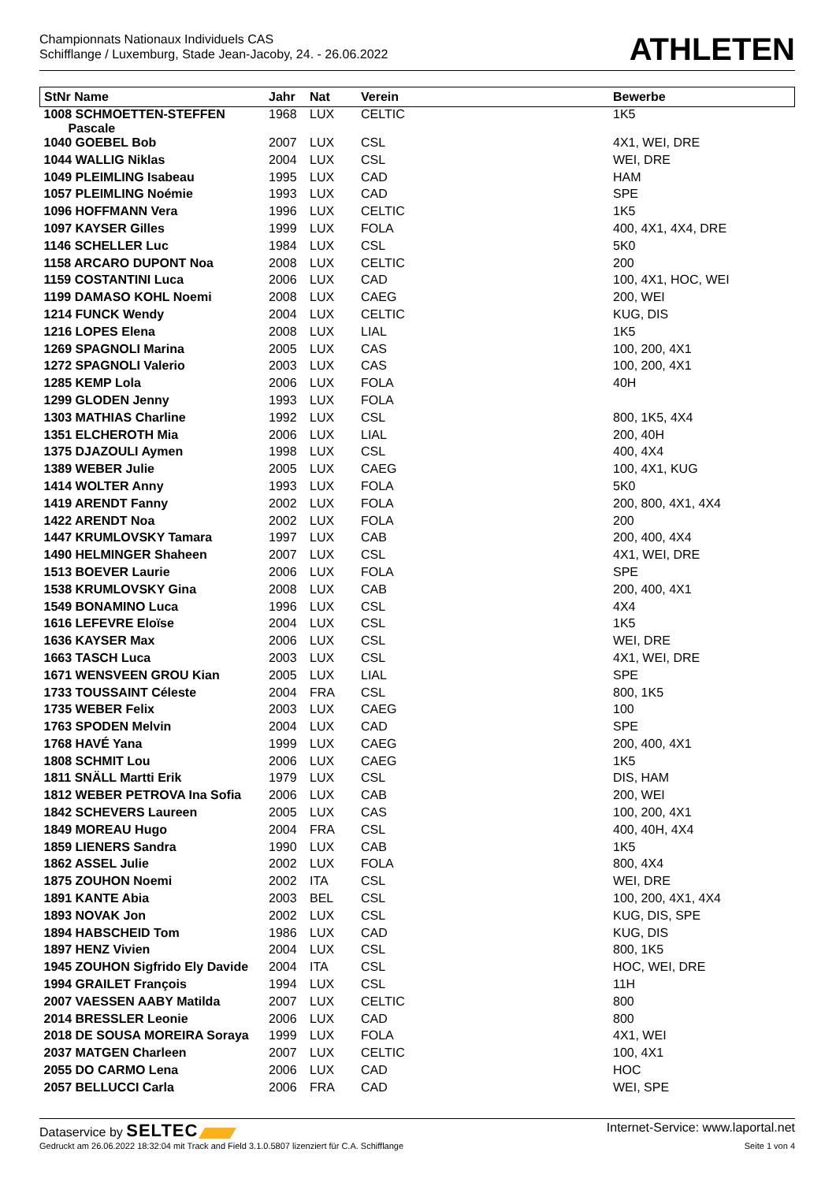Championnats Nationaux Individuels CAS
Schifflange / Luxemburg, Stade Jean-Jacoby, 24. - 26.06.2022
ATHLETEN
| StNr Name | Jahr | Nat | Verein | Bewerbe |
| --- | --- | --- | --- | --- |
| 1008 SCHMOETTEN-STEFFEN Pascale | 1968 | LUX | CELTIC | 1K5 |
| 1040 GOEBEL Bob | 2007 | LUX | CSL | 4X1, WEI, DRE |
| 1044 WALLIG Niklas | 2004 | LUX | CSL | WEI, DRE |
| 1049 PLEIMLING Isabeau | 1995 | LUX | CAD | HAM |
| 1057 PLEIMLING Noémie | 1993 | LUX | CAD | SPE |
| 1096 HOFFMANN Vera | 1996 | LUX | CELTIC | 1K5 |
| 1097 KAYSER Gilles | 1999 | LUX | FOLA | 400, 4X1, 4X4, DRE |
| 1146 SCHELLER Luc | 1984 | LUX | CSL | 5K0 |
| 1158 ARCARO DUPONT Noa | 2008 | LUX | CELTIC | 200 |
| 1159 COSTANTINI Luca | 2006 | LUX | CAD | 100, 4X1, HOC, WEI |
| 1199 DAMASO KOHL Noemi | 2008 | LUX | CAEG | 200, WEI |
| 1214 FUNCK Wendy | 2004 | LUX | CELTIC | KUG, DIS |
| 1216 LOPES Elena | 2008 | LUX | LIAL | 1K5 |
| 1269 SPAGNOLI Marina | 2005 | LUX | CAS | 100, 200, 4X1 |
| 1272 SPAGNOLI Valerio | 2003 | LUX | CAS | 100, 200, 4X1 |
| 1285 KEMP Lola | 2006 | LUX | FOLA | 40H |
| 1299 GLODEN Jenny | 1993 | LUX | FOLA | |
| 1303 MATHIAS Charline | 1992 | LUX | CSL | 800, 1K5, 4X4 |
| 1351 ELCHEROTH Mia | 2006 | LUX | LIAL | 200, 40H |
| 1375 DJAZOULI Aymen | 1998 | LUX | CSL | 400, 4X4 |
| 1389 WEBER Julie | 2005 | LUX | CAEG | 100, 4X1, KUG |
| 1414 WOLTER Anny | 1993 | LUX | FOLA | 5K0 |
| 1419 ARENDT Fanny | 2002 | LUX | FOLA | 200, 800, 4X1, 4X4 |
| 1422 ARENDT Noa | 2002 | LUX | FOLA | 200 |
| 1447 KRUMLOVSKY Tamara | 1997 | LUX | CAB | 200, 400, 4X4 |
| 1490 HELMINGER Shaheen | 2007 | LUX | CSL | 4X1, WEI, DRE |
| 1513 BOEVER Laurie | 2006 | LUX | FOLA | SPE |
| 1538 KRUMLOVSKY Gina | 2008 | LUX | CAB | 200, 400, 4X1 |
| 1549 BONAMINO Luca | 1996 | LUX | CSL | 4X4 |
| 1616 LEFEVRE Eloïse | 2004 | LUX | CSL | 1K5 |
| 1636 KAYSER Max | 2006 | LUX | CSL | WEI, DRE |
| 1663 TASCH Luca | 2003 | LUX | CSL | 4X1, WEI, DRE |
| 1671 WENSVEEN GROU Kian | 2005 | LUX | LIAL | SPE |
| 1733 TOUSSAINT Céleste | 2004 | FRA | CSL | 800, 1K5 |
| 1735 WEBER Felix | 2003 | LUX | CAEG | 100 |
| 1763 SPODEN Melvin | 2004 | LUX | CAD | SPE |
| 1768 HAVÉ Yana | 1999 | LUX | CAEG | 200, 400, 4X1 |
| 1808 SCHMIT Lou | 2006 | LUX | CAEG | 1K5 |
| 1811 SNÄLL Martti Erik | 1979 | LUX | CSL | DIS, HAM |
| 1812 WEBER PETROVA Ina Sofia | 2006 | LUX | CAB | 200, WEI |
| 1842 SCHEVERS Laureen | 2005 | LUX | CAS | 100, 200, 4X1 |
| 1849 MOREAU Hugo | 2004 | FRA | CSL | 400, 40H, 4X4 |
| 1859 LIENERS Sandra | 1990 | LUX | CAB | 1K5 |
| 1862 ASSEL Julie | 2002 | LUX | FOLA | 800, 4X4 |
| 1875 ZOUHON Noemi | 2002 | ITA | CSL | WEI, DRE |
| 1891 KANTE Abia | 2003 | BEL | CSL | 100, 200, 4X1, 4X4 |
| 1893 NOVAK Jon | 2002 | LUX | CSL | KUG, DIS, SPE |
| 1894 HABSCHEID Tom | 1986 | LUX | CAD | KUG, DIS |
| 1897 HENZ Vivien | 2004 | LUX | CSL | 800, 1K5 |
| 1945 ZOUHON Sigfrido Ely Davide | 2004 | ITA | CSL | HOC, WEI, DRE |
| 1994 GRAILET François | 1994 | LUX | CSL | 11H |
| 2007 VAESSEN AABY Matilda | 2007 | LUX | CELTIC | 800 |
| 2014 BRESSLER Leonie | 2006 | LUX | CAD | 800 |
| 2018 DE SOUSA MOREIRA Soraya | 1999 | LUX | FOLA | 4X1, WEI |
| 2037 MATGEN Charleen | 2007 | LUX | CELTIC | 100, 4X1 |
| 2055 DO CARMO Lena | 2006 | LUX | CAD | HOC |
| 2057 BELLUCCI Carla | 2006 | FRA | CAD | WEI, SPE |
Dataservice by SELTEC Internet-Service: www.laportal.net
Gedruckt am 26.06.2022 18:32:04 mit Track and Field 3.1.0.5807 lizenziert für C.A. Schifflange Seite 1 von 4